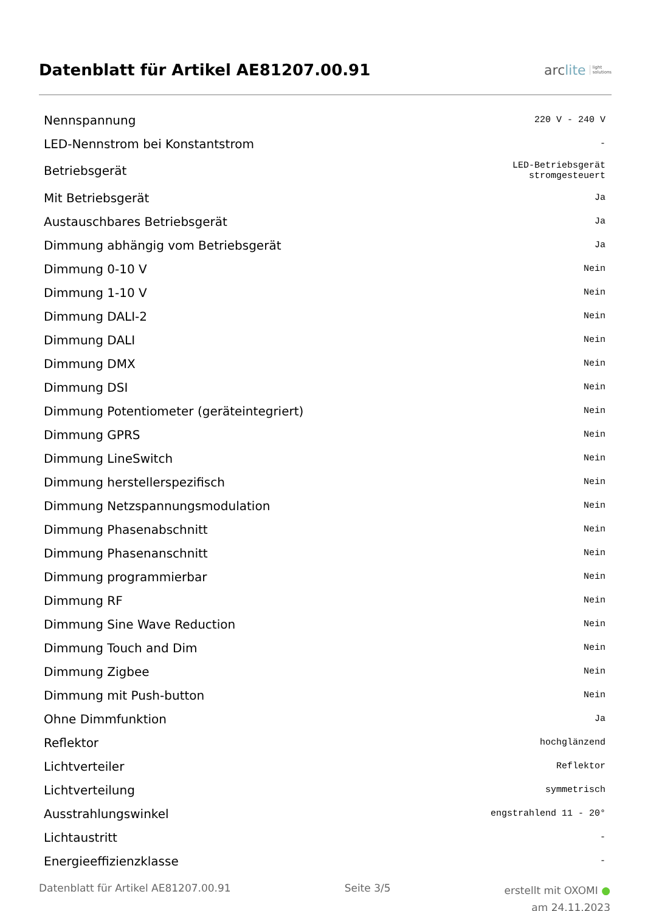Datenblatt für Artikel AE81207.00.91
arc lite light
solutions
| Nennspannung | 220 V - 240 V |
| LED-Nennstrom bei Konstantstrom | - |
| Betriebsgerät | LED-Betriebsgerät stromgesteuert |
| Mit Betriebsgerät | Ja |
| Austauschbares Betriebsgerät | Ja |
| Dimmung abhängig vom Betriebsgerät | Ja |
| Dimmung 0-10 V | Nein |
| Dimmung 1-10 V | Nein |
| Dimmung DALI-2 | Nein |
| Dimmung DALI | Nein |
| Dimmung DMX | Nein |
| Dimmung DSI | Nein |
| Dimmung Potentiometer (geräteintegriert) | Nein |
| Dimmung GPRS | Nein |
| Dimmung LineSwitch | Nein |
| Dimmung herstellerspezifisch | Nein |
| Dimmung Netzspannungsmodulation | Nein |
| Dimmung Phasenabschnitt | Nein |
| Dimmung Phasenanschnitt | Nein |
| Dimmung programmierbar | Nein |
| Dimmung RF | Nein |
| Dimmung Sine Wave Reduction | Nein |
| Dimmung Touch and Dim | Nein |
| Dimmung Zigbee | Nein |
| Dimmung mit Push-button | Nein |
| Ohne Dimmfunktion | Ja |
| Reflektor | hochglänzend |
| Lichtverteiler | Reflektor |
| Lichtverteilung | symmetrisch |
| Ausstrahlungswinkel | engstrahlend 11 - 20° |
| Lichtaustritt | - |
| Energieeffizienzklasse | - |
Datenblatt für Artikel AE81207.00.91 Seite 3/5
erstellt mit OXOMI ●
am 24.11.2023